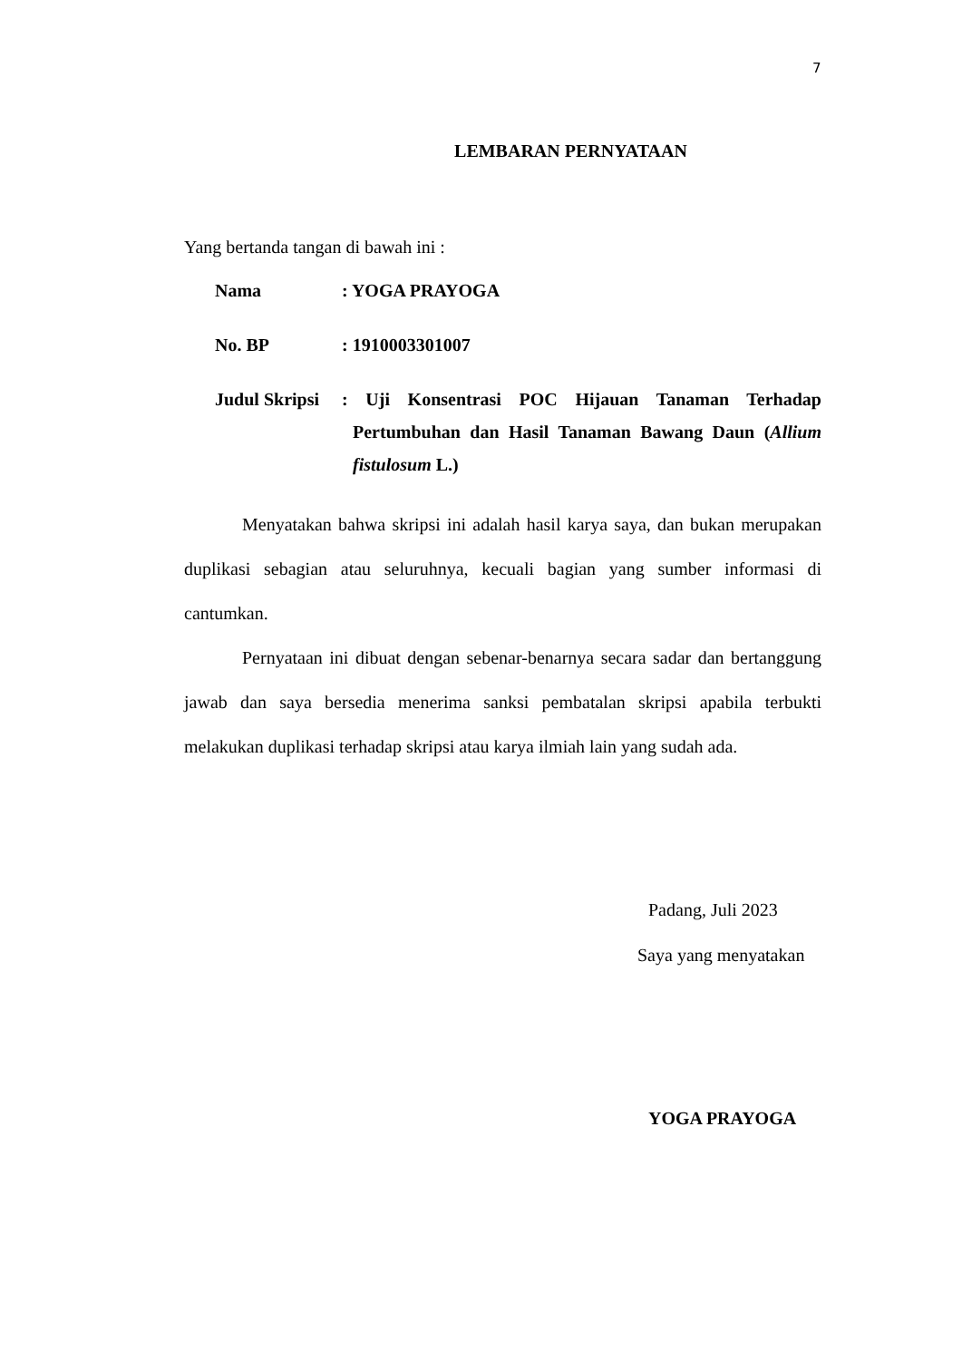7
LEMBARAN PERNYATAAN
Yang bertanda tangan di bawah ini :
| Nama | : YOGA PRAYOGA |
| No. BP | : 1910003301007 |
| Judul Skripsi | : Uji Konsentrasi POC Hijauan Tanaman Terhadap Pertumbuhan dan Hasil Tanaman Bawang Daun ( Allium fistulosum L.) |
Menyatakan bahwa skripsi ini adalah hasil karya saya, dan bukan merupakan duplikasi sebagian atau seluruhnya, kecuali bagian yang sumber informasi di cantumkan.
Pernyataan ini dibuat dengan sebenar-benarnya secara sadar dan bertanggung jawab dan saya bersedia menerima sanksi pembatalan skripsi apabila terbukti melakukan duplikasi terhadap skripsi atau karya ilmiah lain yang sudah ada.
Padang, Juli 2023
Saya yang menyatakan
YOGA PRAYOGA